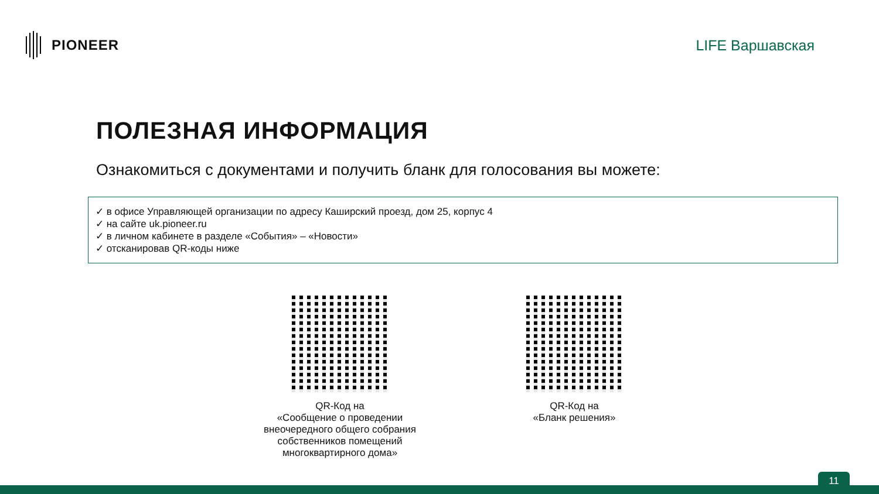PIONEER LIFE Варшавская
ПОЛЕЗНАЯ ИНФОРМАЦИЯ
Ознакомиться с документами и получить бланк для голосования вы можете:
✓ в офисе Управляющей организации по адресу Каширский проезд, дом 25, корпус 4
✓ на сайте uk.pioneer.ru
✓ в личном кабинете в разделе «События» – «Новости»
✓ отсканировав QR-коды ниже
QR-Код на
«Сообщение о проведении внеочередного общего собрания собственников помещений многоквартирного дома»
QR-Код на
«Бланк решения»
11